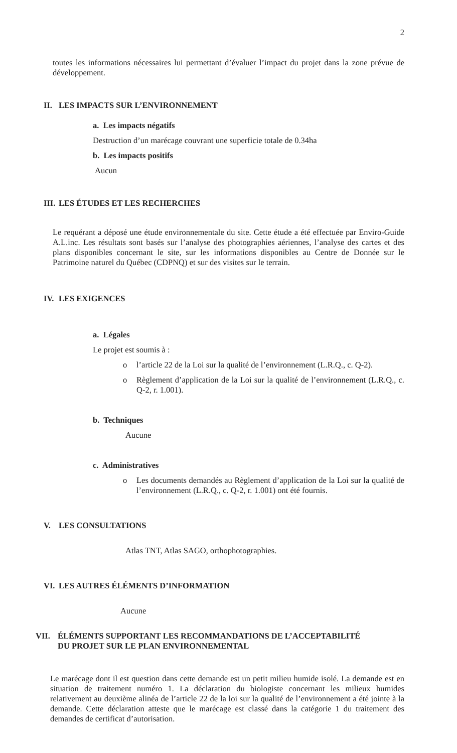2
toutes les informations nécessaires lui permettant d’évaluer l’impact du projet dans la zone prévue de développement.
II. LES IMPACTS SUR L’ENVIRONNEMENT
a. Les impacts négatifs
Destruction d’un marécage couvrant une superficie totale de 0.34ha
b. Les impacts positifs
Aucun
III. LES ÉTUDES ET LES RECHERCHES
Le requérant a déposé une étude environnementale du site. Cette étude a été effectuée par Enviro-Guide A.L.inc. Les résultats sont basés sur l’analyse des photographies aériennes, l’analyse des cartes et des plans disponibles concernant le site, sur les informations disponibles au Centre de Donnée sur le Patrimoine naturel du Québec (CDPNQ) et sur des visites sur le terrain.
IV. LES EXIGENCES
a. Légales
Le projet est soumis à :
o l’article 22 de la Loi sur la qualité de l’environnement (L.R.Q., c. Q-2).
o Règlement d’application de la Loi sur la qualité de l’environnement (L.R.Q., c. Q-2, r. 1.001).
b. Techniques
Aucune
c. Administratives
o Les documents demandés au Règlement d’application de la Loi sur la qualité de l’environnement (L.R.Q., c. Q-2, r. 1.001) ont été fournis.
V. LES CONSULTATIONS
Atlas TNT, Atlas SAGO, orthophotographies.
VI. LES AUTRES ÉLÉMENTS D’INFORMATION
Aucune
VII. ÉLÉMENTS SUPPORTANT LES RECOMMANDATIONS DE L’ACCEPTABILITÉ
DU PROJET SUR LE PLAN ENVIRONNEMENTAL
Le marécage dont il est question dans cette demande est un petit milieu humide isolé. La demande est en situation de traitement numéro 1. La déclaration du biologiste concernant les milieux humides relativement au deuxième alinéa de l’article 22 de la loi sur la qualité de l’environnement a été jointe à la demande. Cette déclaration atteste que le marécage est classé dans la catégorie 1 du traitement des demandes de certificat d’autorisation.